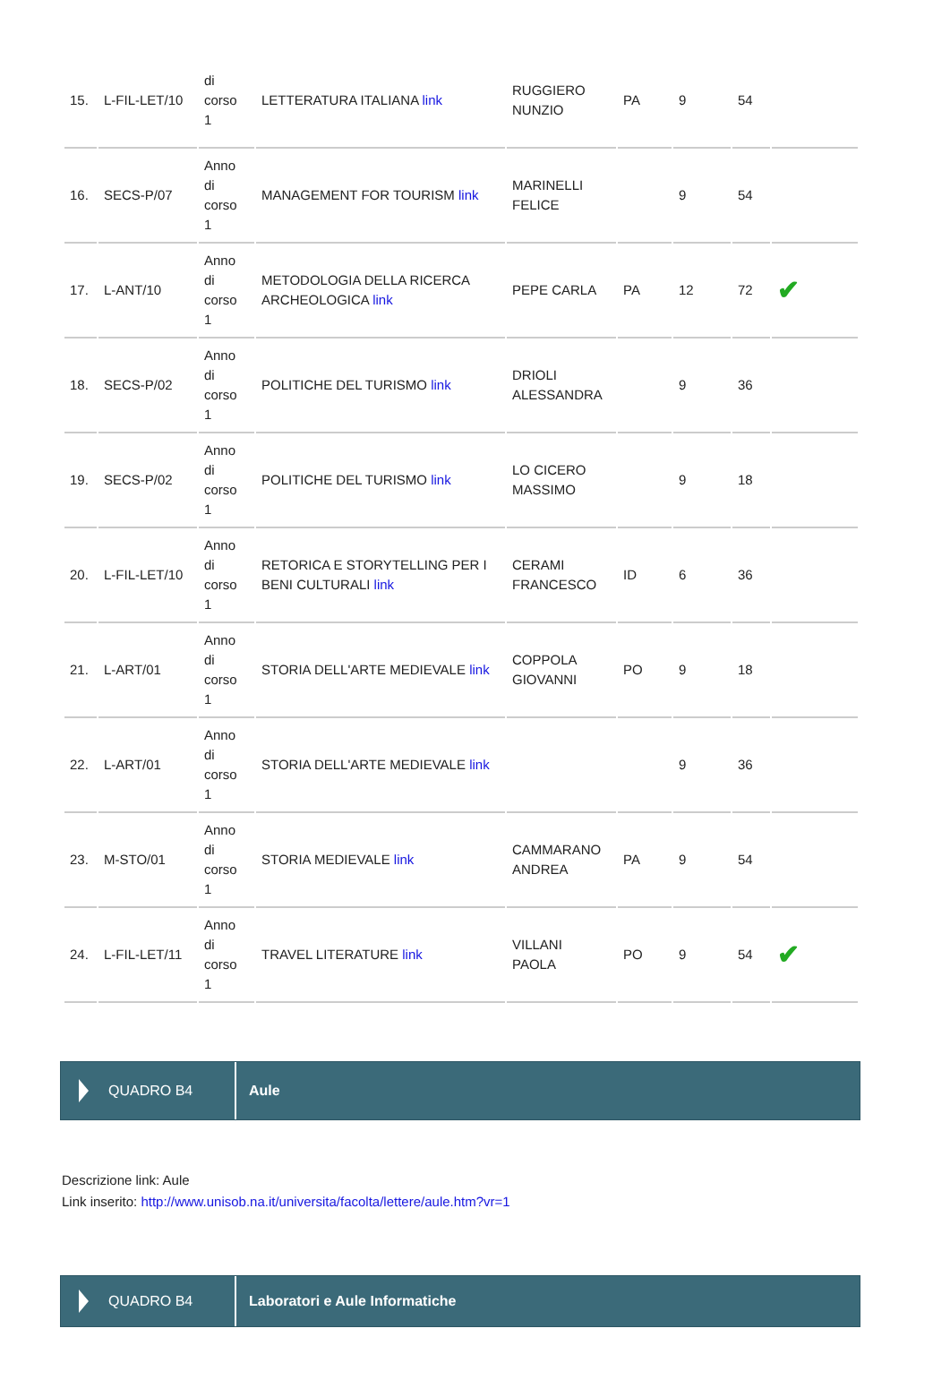| 15. | L-FIL-LET/10 | di corso 1 | LETTERATURA ITALIANA link | RUGGIERO NUNZIO | PA | 9 | 54 | |
| 16. | SECS-P/07 | Anno di corso 1 | MANAGEMENT FOR TOURISM link | MARINELLI FELICE | | 9 | 54 | |
| 17. | L-ANT/10 | Anno di corso 1 | METODOLOGIA DELLA RICERCA ARCHEOLOGICA link | PEPE CARLA | PA | 12 | 72 | ✔ |
| 18. | SECS-P/02 | Anno di corso 1 | POLITICHE DEL TURISMO link | DRIOLI ALESSANDRA | | 9 | 36 | |
| 19. | SECS-P/02 | Anno di corso 1 | POLITICHE DEL TURISMO link | LO CICERO MASSIMO | | 9 | 18 | |
| 20. | L-FIL-LET/10 | Anno di corso 1 | RETORICA E STORYTELLING PER I BENI CULTURALI link | CERAMI FRANCESCO | ID | 6 | 36 | |
| 21. | L-ART/01 | Anno di corso 1 | STORIA DELL'ARTE MEDIEVALE link | COPPOLA GIOVANNI | PO | 9 | 18 | |
| 22. | L-ART/01 | Anno di corso 1 | STORIA DELL'ARTE MEDIEVALE link | | | 9 | 36 | |
| 23. | M-STO/01 | Anno di corso 1 | STORIA MEDIEVALE link | CAMMARANO ANDREA | PA | 9 | 54 | |
| 24. | L-FIL-LET/11 | Anno di corso 1 | TRAVEL LITERATURE link | VILLANI PAOLA | PO | 9 | 54 | ✔ |
QUADRO B4 Aule
Descrizione link: Aule
Link inserito: http://www.unisob.na.it/universita/facolta/lettere/aule.htm?vr=1
QUADRO B4 Laboratori e Aule Informatiche